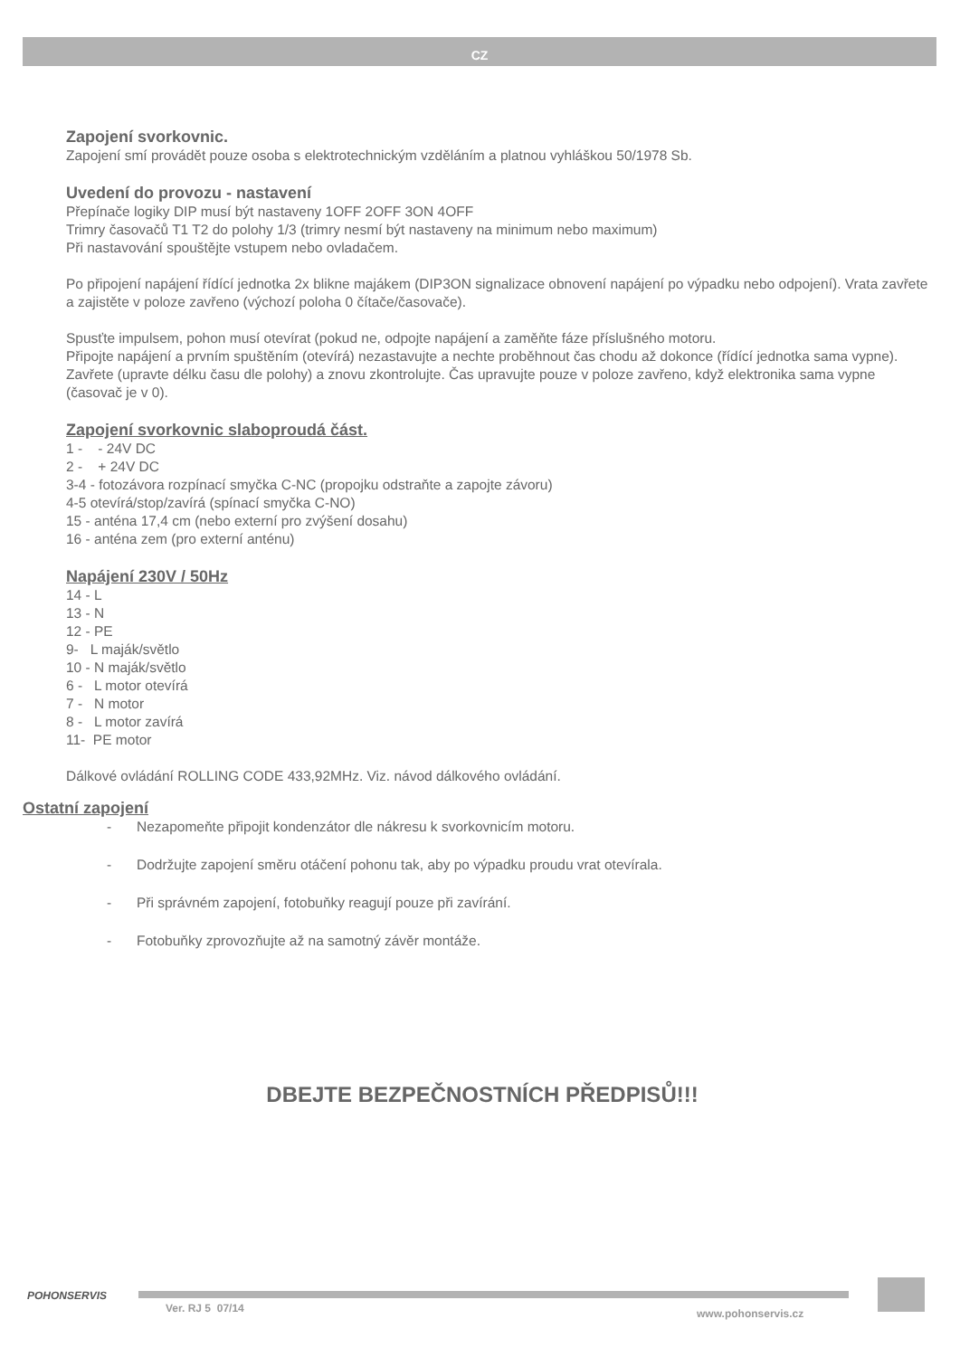CZ
Zapojení svorkovnic.
Zapojení smí provádět pouze osoba s elektrotechnickým vzděláním a platnou vyhláškou 50/1978 Sb.
Uvedení do provozu - nastavení
Přepínače logiky DIP musí být nastaveny 1OFF 2OFF 3ON 4OFF
Trimry časovačů T1 T2 do polohy 1/3 (trimry nesmí být nastaveny na minimum nebo maximum)
Při nastavování spouštějte vstupem nebo ovladačem.
Po připojení napájení řídící jednotka 2x blikne majákem (DIP3ON signalizace obnovení napájení po výpadku nebo odpojení). Vrata zavřete a zajistěte v poloze zavřeno (výchozí poloha 0 čítače/časovače).
Spusťte impulsem, pohon musí otevírat (pokud ne, odpojte napájení a zaměňte fáze příslušného motoru.
Připojte napájení a prvním spuštěním (otevírá) nezastavujte a nechte proběhnout čas chodu až dokonce (řídící jednotka sama vypne).
Zavřete (upravte délku času dle polohy) a znovu zkontrolujte. Čas upravujte pouze v poloze zavřeno, když elektronika sama vypne (časovač je v 0).
Zapojení svorkovnic slaboproudá část.
1 - - 24V DC
2 - + 24V DC
3-4 - fotozávora rozpínací smyčka C-NC (propojku odstraňte a zapojte závoru)
4-5 otevírá/stop/zavírá (spínací smyčka C-NO)
15 - anténa 17,4 cm (nebo externí pro zvýšení dosahu)
16 - anténa zem (pro externí anténu)
Napájení 230V / 50Hz
14 - L
13 - N
12 - PE
9- L maják/světlo
10 - N maják/světlo
6 - L motor otevírá
7 - N motor
8 - L motor zavírá
11- PE motor
Dálkové ovládání ROLLING CODE 433,92MHz. Viz. návod dálkového ovládání.
Ostatní zapojení
- Nezapomeňte připojit kondenzátor dle nákresu k svorkovnicím motoru.
- Dodržujte zapojení směru otáčení pohonu tak, aby po výpadku proudu vrat otevírala.
- Při správném zapojení, fotobuňky reagují pouze při zavírání.
- Fotobuňky zprovozňujte až na samotný závěr montáže.
DBEJTE BEZPEČNOSTNÍCH PŘEDPISŮ!!!
POHONSERVIS
Ver. RJ 5 07/14 www.pohonservis.cz